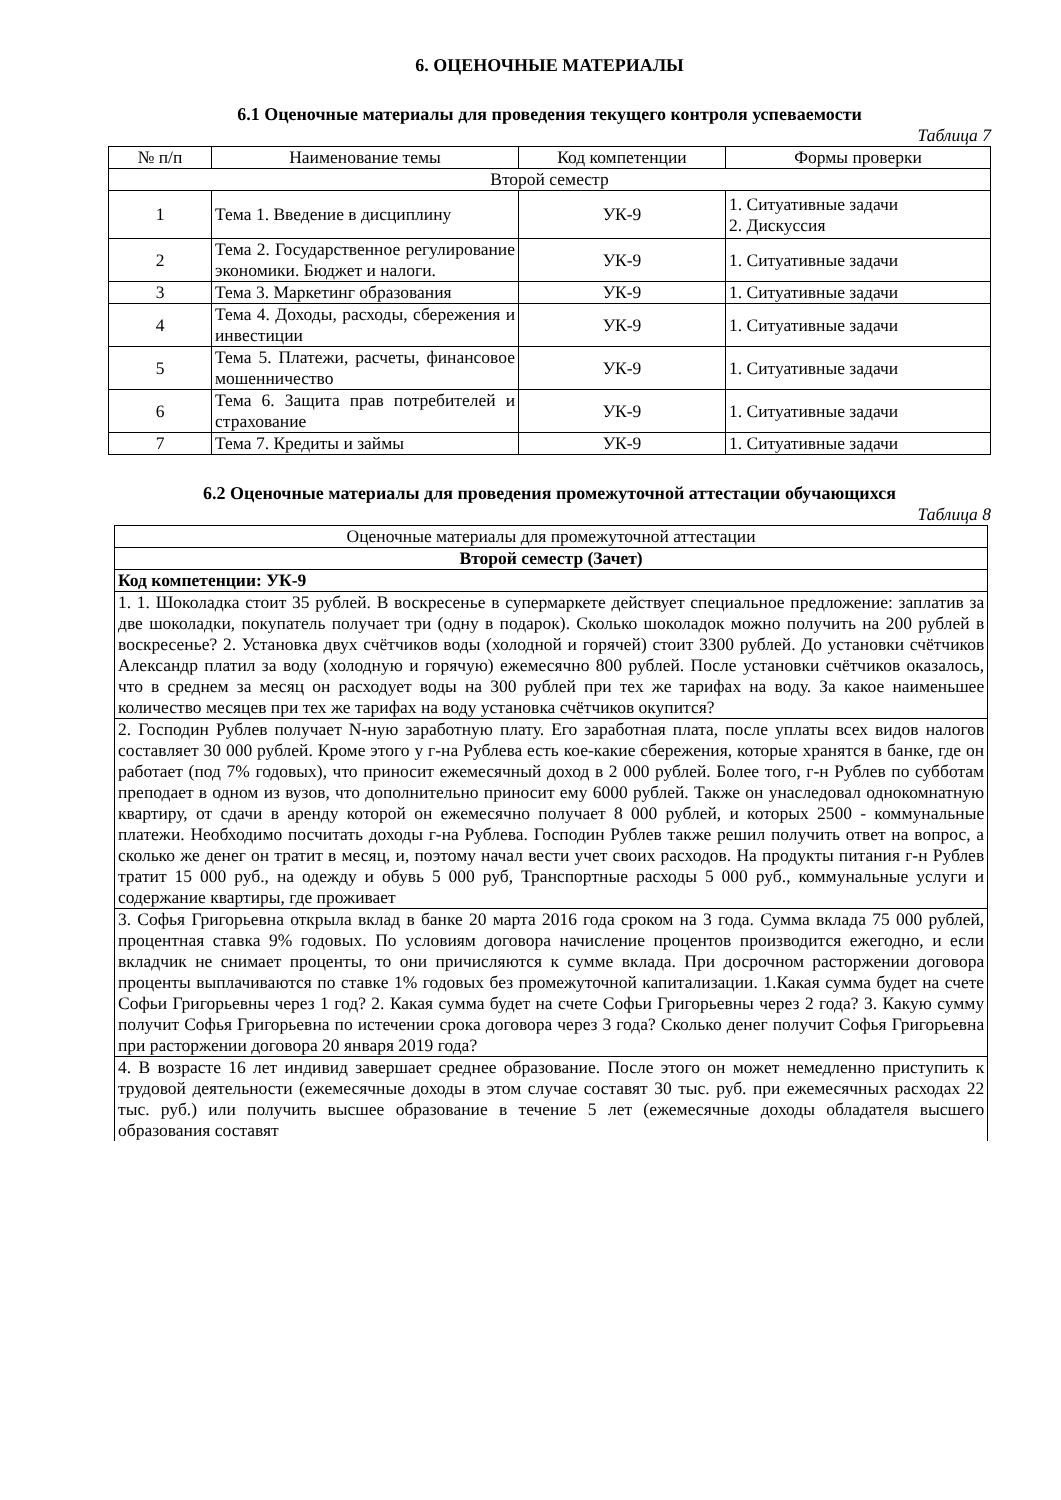6. ОЦЕНОЧНЫЕ МАТЕРИАЛЫ
6.1 Оценочные материалы для проведения текущего контроля успеваемости
Таблица 7
| № п/п | Наименование темы | Код компетенции | Формы проверки |
| --- | --- | --- | --- |
| Второй семестр | | | |
| 1 | Тема 1. Введение в дисциплину | УК-9 | 1. Ситуативные задачи 2. Дискуссия |
| 2 | Тема 2. Государственное регулирование экономики. Бюджет и налоги. | УК-9 | 1. Ситуативные задачи |
| 3 | Тема 3. Маркетинг образования | УК-9 | 1. Ситуативные задачи |
| 4 | Тема 4. Доходы, расходы, сбережения и инвестиции | УК-9 | 1. Ситуативные задачи |
| 5 | Тема 5. Платежи, расчеты, финансовое мошенничество | УК-9 | 1. Ситуативные задачи |
| 6 | Тема 6. Защита прав потребителей и страхование | УК-9 | 1. Ситуативные задачи |
| 7 | Тема 7. Кредиты и займы | УК-9 | 1. Ситуативные задачи |
6.2 Оценочные материалы для проведения промежуточной аттестации обучающихся
Таблица 8
| Оценочные материалы для промежуточной аттестации |
| Второй семестр (Зачет) |
| Код компетенции: УК-9 |
| 1. 1. Шоколадка стоит 35 рублей. В воскресенье в супермаркете действует специальное предложение: заплатив за две шоколадки, покупатель получает три (одну в подарок). Сколько шоколадок можно получить на 200 рублей в воскресенье? 2. Установка двух счётчиков воды (холодной и горячей) стоит 3300 рублей. До установки счётчиков Александр платил за воду (холодную и горячую) ежемесячно 800 рублей. После установки счётчиков оказалось, что в среднем за месяц он расходует воды на 300 рублей при тех же тарифах на воду. За какое наименьшее количество месяцев при тех же тарифах на воду установка счётчиков окупится? |
| 2. Господин Рублев получает N-ную заработную плату. Его заработная плата, после уплаты всех видов налогов составляет 30 000 рублей. Кроме этого у г-на Рублева есть кое-какие сбережения, которые хранятся в банке, где он работает (под 7% годовых), что приносит ежемесячный доход в 2 000 рублей. Более того, г-н Рублев по субботам преподает в одном из вузов, что дополнительно приносит ему 6000 рублей. Также он унаследовал однокомнатную квартиру, от сдачи в аренду которой он ежемесячно получает 8 000 рублей, и которых 2500 - коммунальные платежи. Необходимо посчитать доходы г-на Рублева. Господин Рублев также решил получить ответ на вопрос, а сколько же денег он тратит в месяц, и, поэтому начал вести учет своих расходов. На продукты питания г-н Рублев тратит 15 000 руб., на одежду и обувь 5 000 руб, Транспортные расходы 5 000 руб., коммунальные услуги и содержание квартиры, где проживает |
| 3. Софья Григорьевна открыла вклад в банке 20 марта 2016 года сроком на 3 года. Сумма вклада 75 000 рублей, процентная ставка 9% годовых. По условиям договора начисление процентов производится ежегодно, и если вкладчик не снимает проценты, то они причисляются к сумме вклада. При досрочном расторжении договора проценты выплачиваются по ставке 1% годовых без промежуточной капитализации. 1.Какая сумма будет на счете Софьи Григорьевны через 1 год? 2. Какая сумма будет на счете Софьи Григорьевны через 2 года? 3. Какую сумму получит Софья Григорьевна по истечении срока договора через 3 года? Сколько денег получит Софья Григорьевна при расторжении договора 20 января 2019 года? |
| 4. В возрасте 16 лет индивид завершает среднее образование. После этого он может немедленно приступить к трудовой деятельности (ежемесячные доходы в этом случае составят 30 тыс. руб. при ежемесячных расходах 22 тыс. руб.) или получить высшее образование в течение 5 лет (ежемесячные доходы обладателя высшего образования составят |